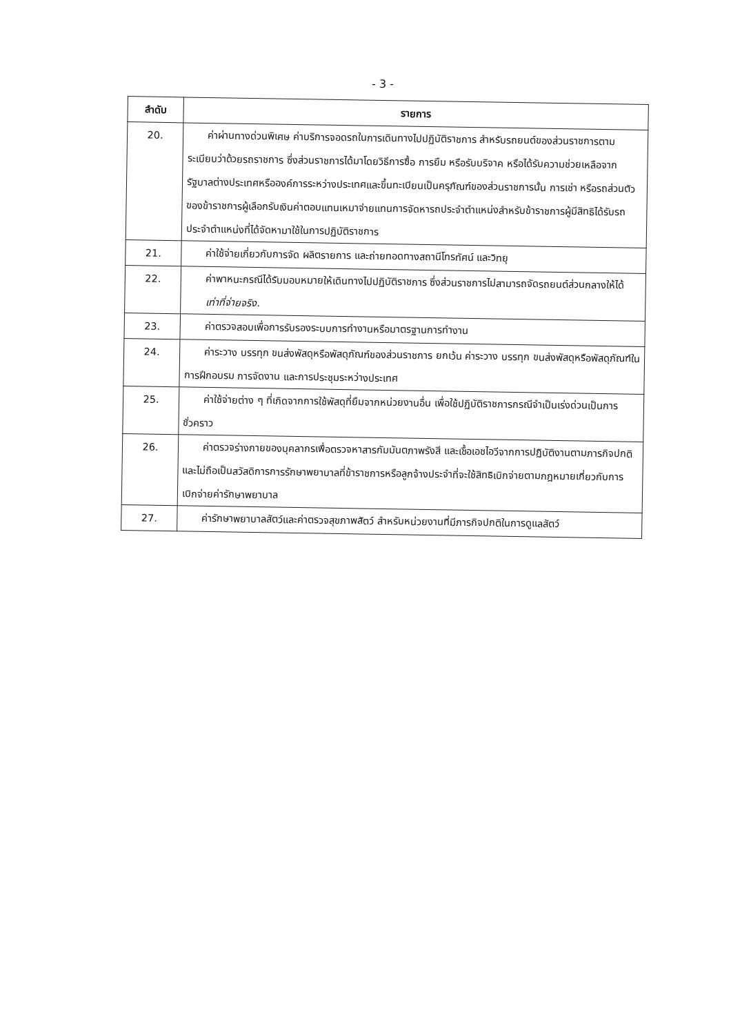- 3 -
| ลำดับ | รายการ |
| --- | --- |
| 20. | ค่าผ่านทางด่วนพิเศษ ค่าบริการจอดรถในการเดินทางไปปฏิบัติราชการ สำหรับรถยนต์ของส่วนราชการตามระเบียบว่าด้วยรถราชการ ซึ่งส่วนราชการได้มาโดยวิธีการซื้อ การยืม หรือรับบริจาค หรือได้รับความช่วยเหลือจากรัฐบาลต่างประเทศหรือองค์การระหว่างประเทศและขึ้นทะเบียนเป็นครุภัณฑ์ของส่วนราชการนั้น การเช่า หรือรถส่วนตัวของข้าราชการผู้เลือกรับเงินค่าตอบแทนเหมาจ่ายแทนการจัดหารถประจำตำแหน่งสำหรับข้าราชการผู้มีสิทธิได้รับรถประจำตำแหน่งที่ได้จัดหามาใช้ในการปฏิบัติราชการ |
| 21. | ค่าใช้จ่ายเกี่ยวกับการจัด ผลิตรายการ และถ่ายทอดทางสถานีโทรทัศน์ และวิทยุ |
| 22. | ค่าพาหนะกรณีได้รับมอบหมายให้เดินทางไปปฏิบัติราชการ ซึ่งส่วนราชการไม่สามารถจัดรถยนต์ส่วนกลางให้ได้ เท่าที่จ่ายจริง. |
| 23. | ค่าตรวจสอบเพื่อการรับรองระบบการทำงานหรือมาตรฐานการทำงาน |
| 24. | ค่าระวาง บรรทุก ขนส่งพัสดุหรือพัสดุภัณฑ์ของส่วนราชการ ยกเว้น ค่าระวาง บรรทุก ขนส่งพัสดุหรือพัสดุภัณฑ์ในการฝึกอบรม การจัดงาน และการประชุมระหว่างประเทศ |
| 25. | ค่าใช้จ่ายต่าง ๆ ที่เกิดจากการใช้พัสดุที่ยืมจากหน่วยงานอื่น เพื่อใช้ปฏิบัติราชการกรณีจำเป็นเร่งด่วนเป็นการชั่วคราว |
| 26. | ค่าตรวจร่างกายของบุคลากรเพื่อตรวจหาสารกัมมันตภาพรังสี และเชื้อเอชไอวีจากการปฏิบัติงานตามภารกิจปกติ และไม่ถือเป็นสวัสดิการการรักษาพยาบาลที่ข้าราชการหรือลูกจ้างประจำที่จะใช้สิทธิเบิกจ่ายตามกฎหมายเกี่ยวกับการเบิกจ่ายค่ารักษาพยาบาล |
| 27. | ค่ารักษาพยาบาลสัตว์และค่าตรวจสุขภาพสัตว์ สำหรับหน่วยงานที่มีภารกิจปกติในการดูแลสัตว์ |